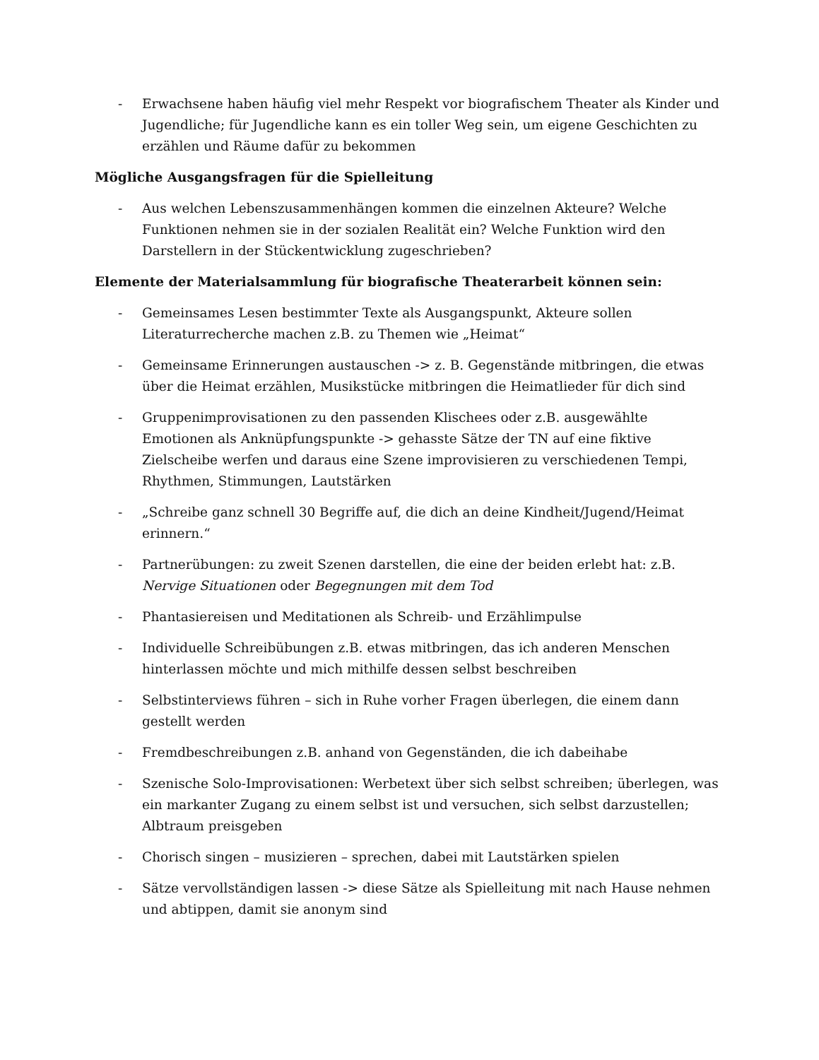- Erwachsene haben häufig viel mehr Respekt vor biografischem Theater als Kinder und Jugendliche; für Jugendliche kann es ein toller Weg sein, um eigene Geschichten zu erzählen und Räume dafür zu bekommen
Mögliche Ausgangsfragen für die Spielleitung
- Aus welchen Lebenszusammenhängen kommen die einzelnen Akteure? Welche Funktionen nehmen sie in der sozialen Realität ein? Welche Funktion wird den Darstellern in der Stückentwicklung zugeschrieben?
Elemente der Materialsammlung für biografische Theaterarbeit können sein:
- Gemeinsames Lesen bestimmter Texte als Ausgangspunkt, Akteure sollen Literaturrecherche machen z.B. zu Themen wie „Heimat“
- Gemeinsame Erinnerungen austauschen -> z. B. Gegenstände mitbringen, die etwas über die Heimat erzählen, Musikstücke mitbringen die Heimatlieder für dich sind
- Gruppenimprovisationen zu den passenden Klischees oder z.B. ausgewählte Emotionen als Anknüpfungspunkte -> gehasste Sätze der TN auf eine fiktive Zielscheibe werfen und daraus eine Szene improvisieren zu verschiedenen Tempi, Rhythmen, Stimmungen, Lautstärken
- „Schreibe ganz schnell 30 Begriffe auf, die dich an deine Kindheit/Jugend/Heimat erinnern.“
- Partnerübungen: zu zweit Szenen darstellen, die eine der beiden erlebt hat: z.B. Nervige Situationen oder Begegnungen mit dem Tod
- Phantasiereisen und Meditationen als Schreib- und Erzählimpulse
- Individuelle Schreibübungen z.B. etwas mitbringen, das ich anderen Menschen hinterlassen möchte und mich mithilfe dessen selbst beschreiben
- Selbstinterviews führen – sich in Ruhe vorher Fragen überlegen, die einem dann gestellt werden
- Fremdbeschreibungen z.B. anhand von Gegenständen, die ich dabeihabe
- Szenische Solo-Improvisationen: Werbetext über sich selbst schreiben; überlegen, was ein markanter Zugang zu einem selbst ist und versuchen, sich selbst darzustellen; Albtraum preisgeben
- Chorisch singen – musizieren – sprechen, dabei mit Lautstärken spielen
- Sätze vervollständigen lassen -> diese Sätze als Spielleitung mit nach Hause nehmen und abtippen, damit sie anonym sind